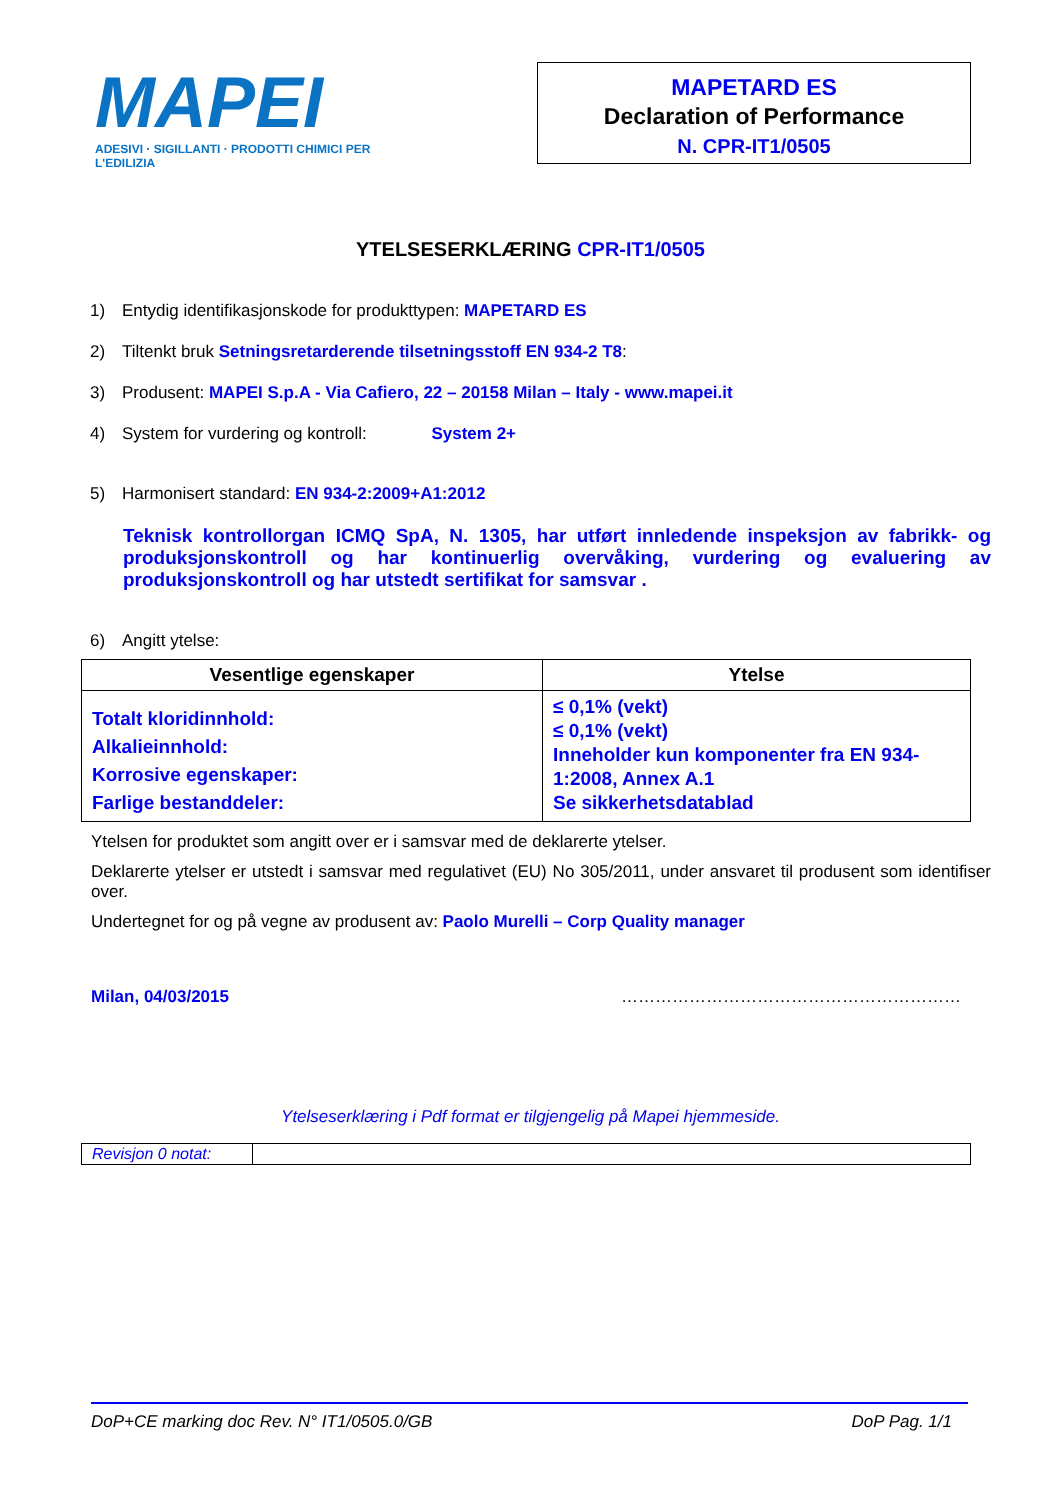MAPEI
ADESIVI · SIGILLANTI · PRODOTTI CHIMICI PER L'EDILIZIA
MAPETARD ES
Declaration of Performance
N. CPR-IT1/0505
YTELSESERKLÆRING CPR-IT1/0505
1) Entydig identifikasjonskode for produkttypen: MAPETARD ES
2) Tiltenkt bruk Setningsretarderende tilsetningsstoff EN 934-2 T8:
3) Produsent: MAPEI S.p.A - Via Cafiero, 22 – 20158 Milan – Italy - www.mapei.it
4) System for vurdering og kontroll: System 2+
5) Harmonisert standard: EN 934-2:2009+A1:2012
Teknisk kontrollorgan ICMQ SpA, N. 1305, har utført innledende inspeksjon av fabrikk- og produksjonskontroll og har kontinuerlig overvåking, vurdering og evaluering av produksjonskontroll og har utstedt sertifikat for samsvar .
6) Angitt ytelse:
| Vesentlige egenskaper | Ytelse |
| --- | --- |
| Totalt kloridinnhold: Alkalieinnhold: Korrosive egenskaper: Farlige bestanddeler: | ≤ 0,1% (vekt) ≤ 0,1% (vekt) Inneholder kun komponenter fra EN 934-1:2008, Annex A.1 Se sikkerhetsdatablad |
Ytelsen for produktet som angitt over er i samsvar med de deklarerte ytelser.
Deklarerte ytelser er utstedt i samsvar med regulativet (EU) No 305/2011, under ansvaret til produsent som identifiser over.
Undertegnet for og på vegne av produsent av: Paolo Murelli – Corp Quality manager
Milan, 04/03/2015 ……………………………………………………
Ytelseserklæring i Pdf format er tilgjengelig på Mapei hjemmeside.
| Revisjon 0 notat: | |
DoP+CE marking doc Rev. N° IT1/0505.0/GB DoP Pag. 1/1